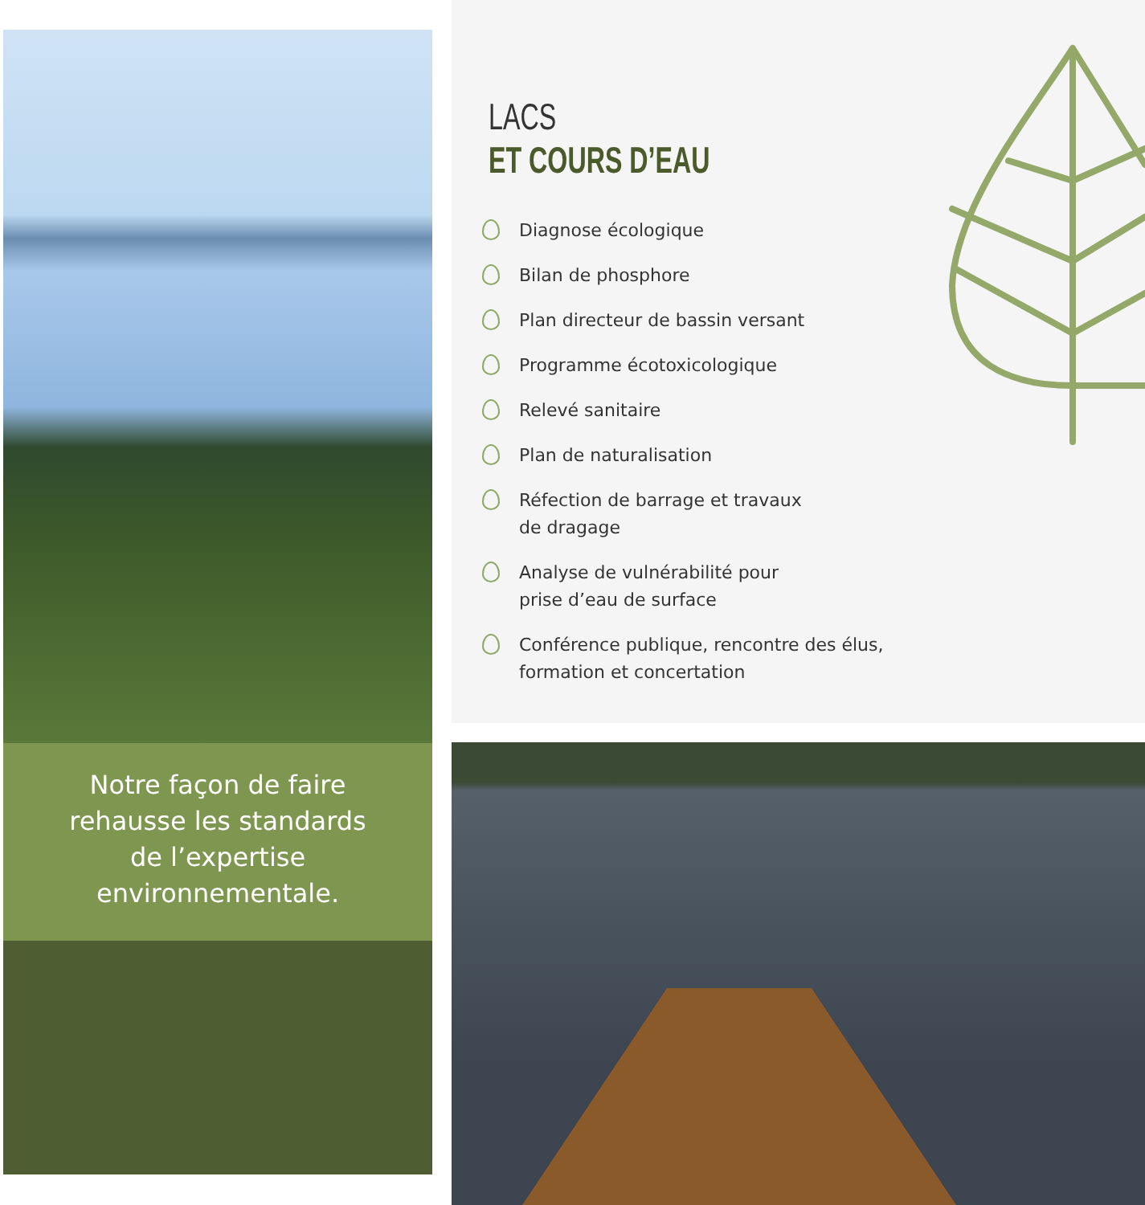Notre façon de faire
rehausse les standards
de l’expertise
environnementale.
LACS
ET COURS D’EAU
Diagnose écologique
Bilan de phosphore
Plan directeur de bassin versant
Programme écotoxicologique
Relevé sanitaire
Plan de naturalisation
Réfection de barrage et travaux
de dragage
Analyse de vulnérabilité pour
prise d’eau de surface
Conférence publique, rencontre des élus,
formation et concertation